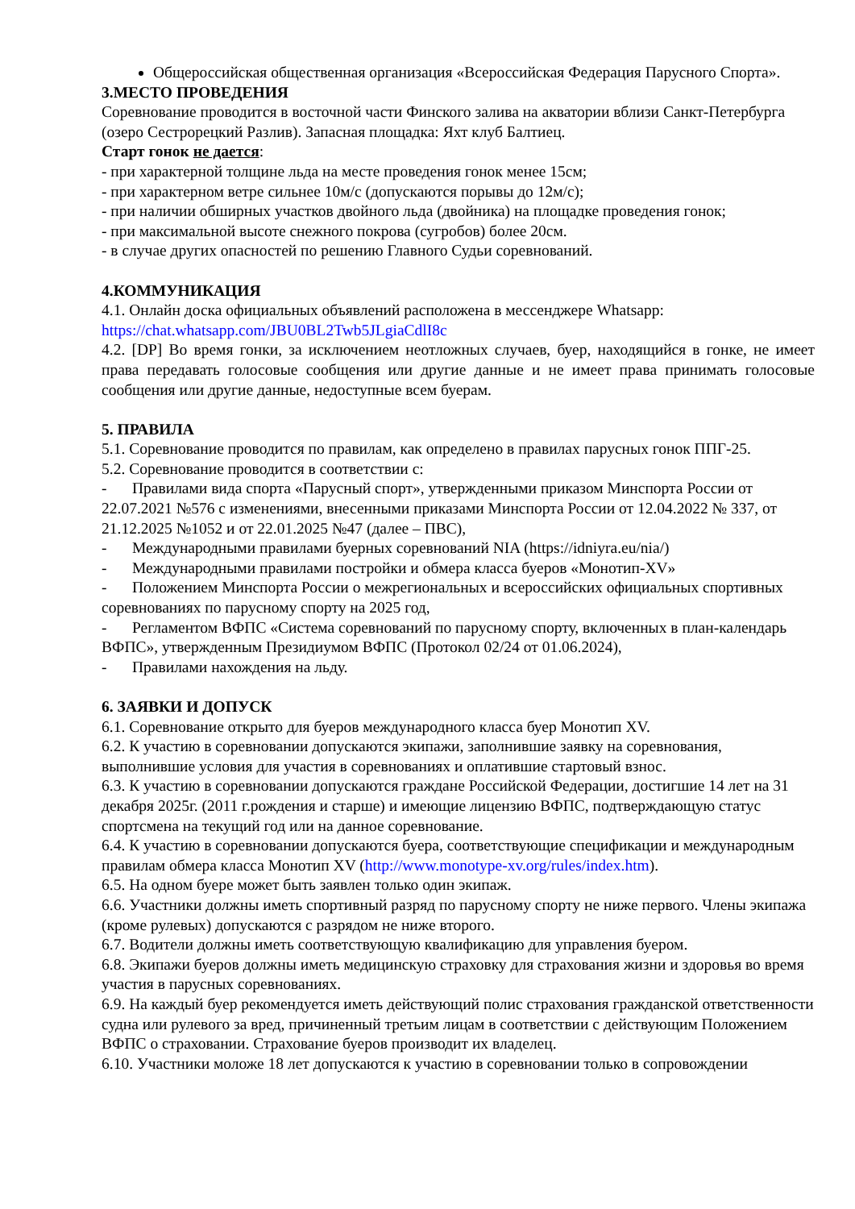Общероссийская общественная организация «Всероссийская Федерация Парусного Спорта».
3.МЕСТО ПРОВЕДЕНИЯ
Соревнование проводится в восточной части Финского залива на акватории вблизи Санкт-Петербурга (озеро Сестрорецкий Разлив). Запасная площадка: Яхт клуб Балтиец.
Старт гонок не дается:
- при характерной толщине льда на месте проведения гонок менее 15см;
- при характерном ветре сильнее 10м/с (допускаются порывы до 12м/с);
- при наличии обширных участков двойного льда (двойника) на площадке проведения гонок;
- при максимальной высоте снежного покрова (сугробов) более 20см.
- в случае других опасностей по решению Главного Судьи соревнований.
4.КОММУНИКАЦИЯ
4.1. Онлайн доска официальных объявлений расположена в мессенджере Whatsapp: https://chat.whatsapp.com/JBU0BL2Twb5JLgiaCdlI8c
4.2. [DP] Во время гонки, за исключением неотложных случаев, буер, находящийся в гонке, не имеет права передавать голосовые сообщения или другие данные и не имеет права принимать голосовые сообщения или другие данные, недоступные всем буерам.
5. ПРАВИЛА
5.1. Соревнование проводится по правилам, как определено в правилах парусных гонок ППГ-25.
5.2. Соревнование проводится в соответствии с:
- Правилами вида спорта «Парусный спорт», утвержденными приказом Минспорта России от 22.07.2021 №576 с изменениями, внесенными приказами Минспорта России от 12.04.2022 № 337, от 21.12.2025 №1052 и от 22.01.2025 №47 (далее – ПВС),
- Международными правилами буерных соревнований NIA (https://idniyra.eu/nia/)
- Международными правилами постройки и обмера класса буеров «Монотип-XV»
- Положением Минспорта России о межрегиональных и всероссийских официальных спортивных соревнованиях по парусному спорту на 2025 год,
- Регламентом ВФПС «Система соревнований по парусному спорту, включенных в план-календарь ВФПС», утвержденным Президиумом ВФПС (Протокол 02/24 от 01.06.2024),
- Правилами нахождения на льду.
6. ЗАЯВКИ И ДОПУСК
6.1. Соревнование открыто для буеров международного класса буер Монотип XV.
6.2. К участию в соревновании допускаются экипажи, заполнившие заявку на соревнования, выполнившие условия для участия в соревнованиях и оплатившие стартовый взнос.
6.3. К участию в соревновании допускаются граждане Российской Федерации, достигшие 14 лет на 31 декабря 2025г. (2011 г.рождения и старше) и имеющие лицензию ВФПС, подтверждающую статус спортсмена на текущий год или на данное соревнование.
6.4. К участию в соревновании допускаются буера, соответствующие спецификации и международным правилам обмера класса Монотип XV (http://www.monotype-xv.org/rules/index.htm).
6.5. На одном буере может быть заявлен только один экипаж.
6.6. Участники должны иметь спортивный разряд по парусному спорту не ниже первого. Члены экипажа (кроме рулевых) допускаются с разрядом не ниже второго.
6.7. Водители должны иметь соответствующую квалификацию для управления буером.
6.8. Экипажи буеров должны иметь медицинскую страховку для страхования жизни и здоровья во время участия в парусных соревнованиях.
6.9. На каждый буер рекомендуется иметь действующий полис страхования гражданской ответственности судна или рулевого за вред, причиненный третьим лицам в соответствии с действующим Положением ВФПС о страховании. Страхование буеров производит их владелец.
6.10. Участники моложе 18 лет допускаются к участию в соревновании только в сопровождении